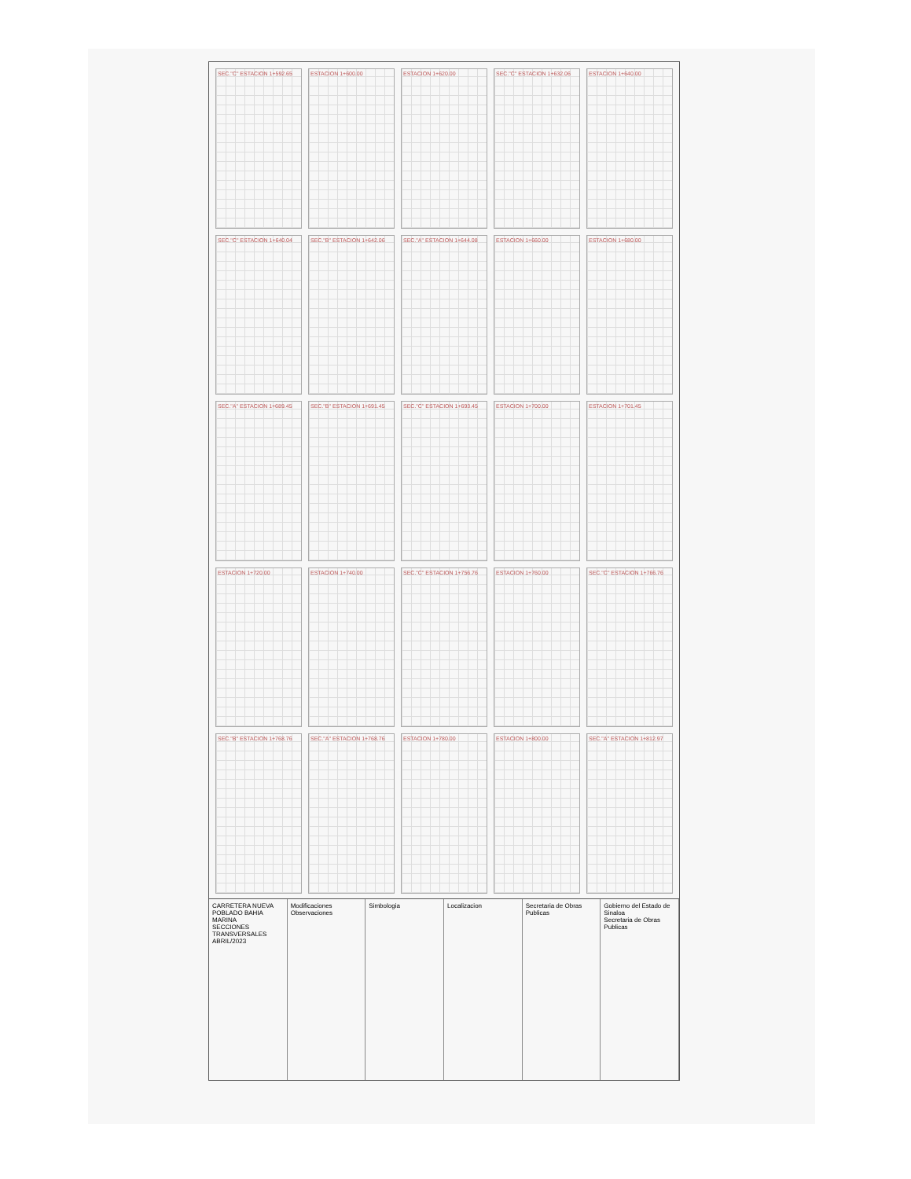SEC."C" ESTACION 1+592.65
ESTACION 1+600.00
ESTACION 1+620.00
SEC."C" ESTACION 1+632.06
ESTACION 1+640.00
SEC."C" ESTACION 1+640.04
SEC."B" ESTACION 1+642.06
SEC."A" ESTACION 1+644.08
ESTACION 1+660.00
ESTACION 1+680.00
SEC."A" ESTACION 1+689.45
SEC."B" ESTACION 1+691.45
SEC."C" ESTACION 1+693.45
ESTACION 1+700.00
ESTACION 1+701.45
ESTACION 1+720.00
ESTACION 1+740.00
SEC."C" ESTACION 1+756.76
ESTACION 1+760.00
SEC."C" ESTACION 1+766.76
SEC."B" ESTACION 1+768.76
SEC."A" ESTACION 1+768.76
ESTACION 1+780.00
ESTACION 1+800.00
SEC."A" ESTACION 1+812.97
CARRETERA NUEVA POBLADO BAHIA MARINA
SECCIONES TRANSVERSALES
ABRIL/2023
Modificaciones
Observaciones
Simbologia Localizacion Secretaria de Obras Publicas Gobierno del Estado de Sinaloa
Secretaria de Obras Publicas